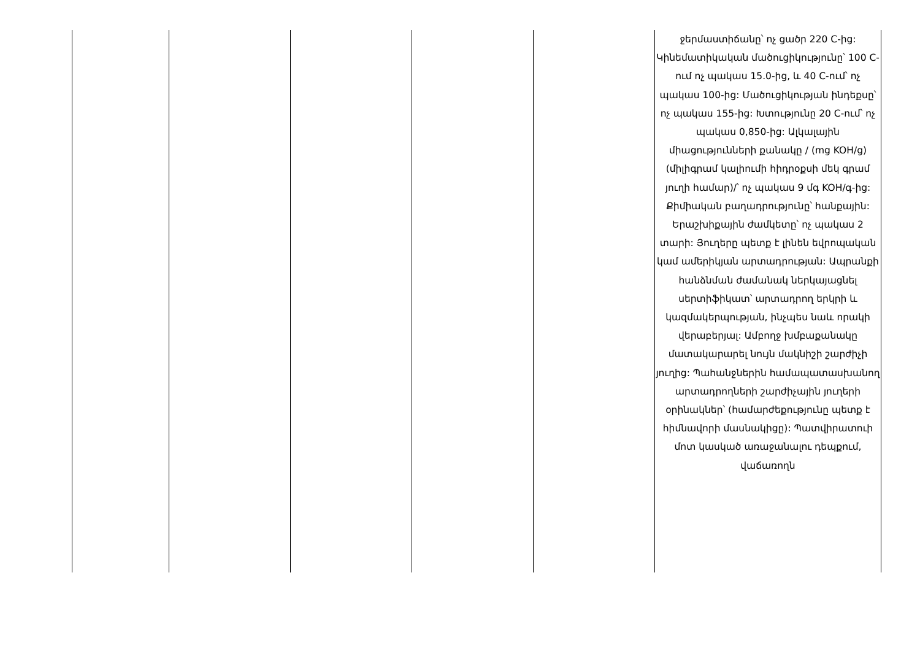| | | | | | ջերմաստիճանը՝ ոչ ցածր 220 C-ից: Կինեմատիկական մածուցիկությունը՝ 100 C-ում ոչ պակաս 15.0-ից, և 40 C-ում՝ ոչ պակաս 100-ից: Մածուցիկության ինդեքսը՝ ոչ պակաս 155-ից: Խտությունը 20 C-ում՝ ոչ պակաս 0,850-ից: Ալկալային միացությունների քանակը / (mg KOH/g) (միլիգրամ կալիումի հիդրօքսի մեկ գրամ յուղի համար)/՝ ոչ պակաս 9 մգ KOH/գ-ից: Քիմիական բաղադրությունը՝ հանքային: Երաշխիքային ժամկետը՝ ոչ պակաս 2 տարի: Յուղերը պետք է լինեն եվրոպական կամ ամերիկյան արտադրության: Ապրանքի հանձնման ժամանակ ներկայացնել սերտիֆիկատ՝ արտադրող երկրի և կազմակերպության, ինչպես նաև որակի վերաբերյալ: Ամբողջ խմբաքանակը մատակարարել նույն մակնիշի շարժիչի յուղից: Պահանջներին համապատասխանող արտադրողների շարժիչային յուղերի օրինակներ՝ (համարժեքությունը պետք է հիմնավորի մասնակիցը): Պատվիրատուի մոտ կասկած առաջանալու դեպքում, վաճառողն |